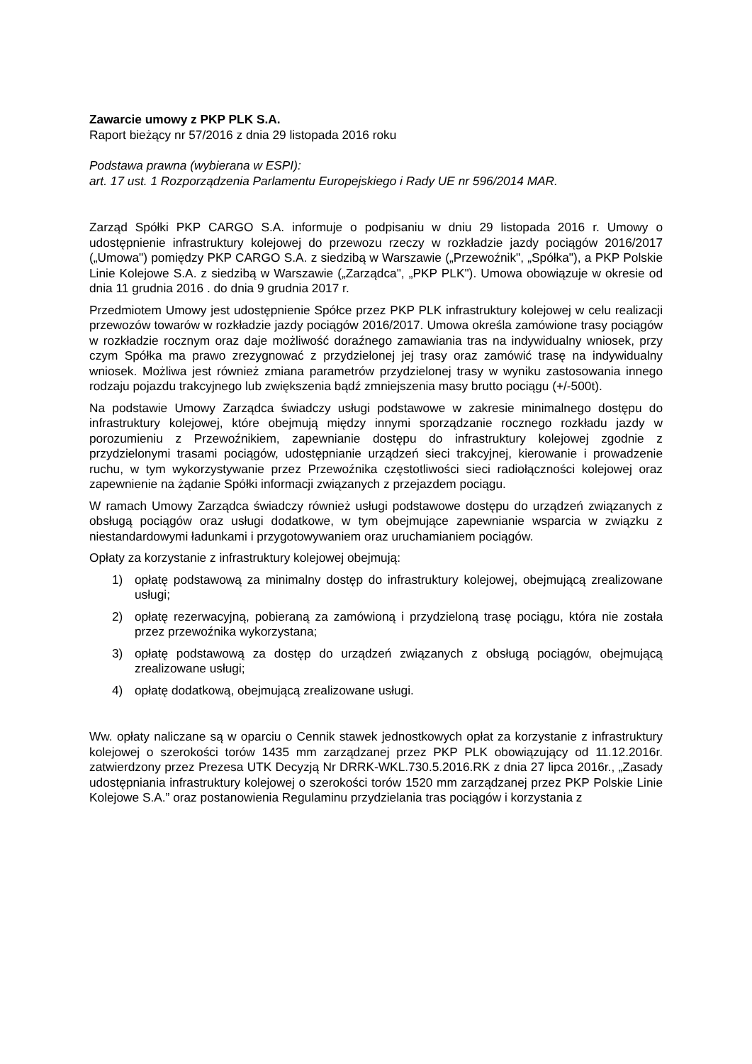Zawarcie umowy z PKP PLK S.A.
Raport bieżący nr 57/2016 z dnia 29 listopada 2016 roku
Podstawa prawna (wybierana w ESPI):
art. 17 ust. 1 Rozporządzenia Parlamentu Europejskiego i Rady UE nr 596/2014 MAR.
Zarząd Spółki PKP CARGO S.A. informuje o podpisaniu w dniu 29 listopada 2016 r. Umowy o udostępnienie infrastruktury kolejowej do przewozu rzeczy w rozkładzie jazdy pociągów 2016/2017 („Umowa") pomiędzy PKP CARGO S.A. z siedzibą w Warszawie („Przewoźnik", „Spółka"), a PKP Polskie Linie Kolejowe S.A. z siedzibą w Warszawie („Zarządca", „PKP PLK"). Umowa obowiązuje w okresie od dnia 11 grudnia 2016 . do dnia 9 grudnia 2017 r.
Przedmiotem Umowy jest udostępnienie Spółce przez PKP PLK infrastruktury kolejowej w celu realizacji przewozów towarów w rozkładzie jazdy pociągów 2016/2017. Umowa określa zamówione trasy pociągów w rozkładzie rocznym oraz daje możliwość doraźnego zamawiania tras na indywidualny wniosek, przy czym Spółka ma prawo zrezygnować z przydzielonej jej trasy oraz zamówić trasę na indywidualny wniosek. Możliwa jest również zmiana parametrów przydzielonej trasy w wyniku zastosowania innego rodzaju pojazdu trakcyjnego lub zwiększenia bądź zmniejszenia masy brutto pociągu (+/-500t).
Na podstawie Umowy Zarządca świadczy usługi podstawowe w zakresie minimalnego dostępu do infrastruktury kolejowej, które obejmują między innymi sporządzanie rocznego rozkładu jazdy w porozumieniu z Przewoźnikiem, zapewnianie dostępu do infrastruktury kolejowej zgodnie z przydzielonymi trasami pociągów, udostępnianie urządzeń sieci trakcyjnej, kierowanie i prowadzenie ruchu, w tym wykorzystywanie przez Przewoźnika częstotliwości sieci radiołączności kolejowej oraz zapewnienie na żądanie Spółki informacji związanych z przejazdem pociągu.
W ramach Umowy Zarządca świadczy również usługi podstawowe dostępu do urządzeń związanych z obsługą pociągów oraz usługi dodatkowe, w tym obejmujące zapewnianie wsparcia w związku z niestandardowymi ładunkami i przygotowywaniem oraz uruchamianiem pociągów.
Opłaty za korzystanie z infrastruktury kolejowej obejmują:
1) opłatę podstawową za minimalny dostęp do infrastruktury kolejowej, obejmującą zrealizowane usługi;
2) opłatę rezerwacyjną, pobieraną za zamówioną i przydzieloną trasę pociągu, która nie została przez przewoźnika wykorzystana;
3) opłatę podstawową za dostęp do urządzeń związanych z obsługą pociągów, obejmującą zrealizowane usługi;
4) opłatę dodatkową, obejmującą zrealizowane usługi.
Ww. opłaty naliczane są w oparciu o Cennik stawek jednostkowych opłat za korzystanie z infrastruktury kolejowej o szerokości torów 1435 mm zarządzanej przez PKP PLK obowiązujący od 11.12.2016r. zatwierdzony przez Prezesa UTK Decyzją Nr DRRK-WKL.730.5.2016.RK z dnia 27 lipca 2016r., „Zasady udostępniania infrastruktury kolejowej o szerokości torów 1520 mm zarządzanej przez PKP Polskie Linie Kolejowe S.A.” oraz postanowienia Regulaminu przydzielania tras pociągów i korzystania z